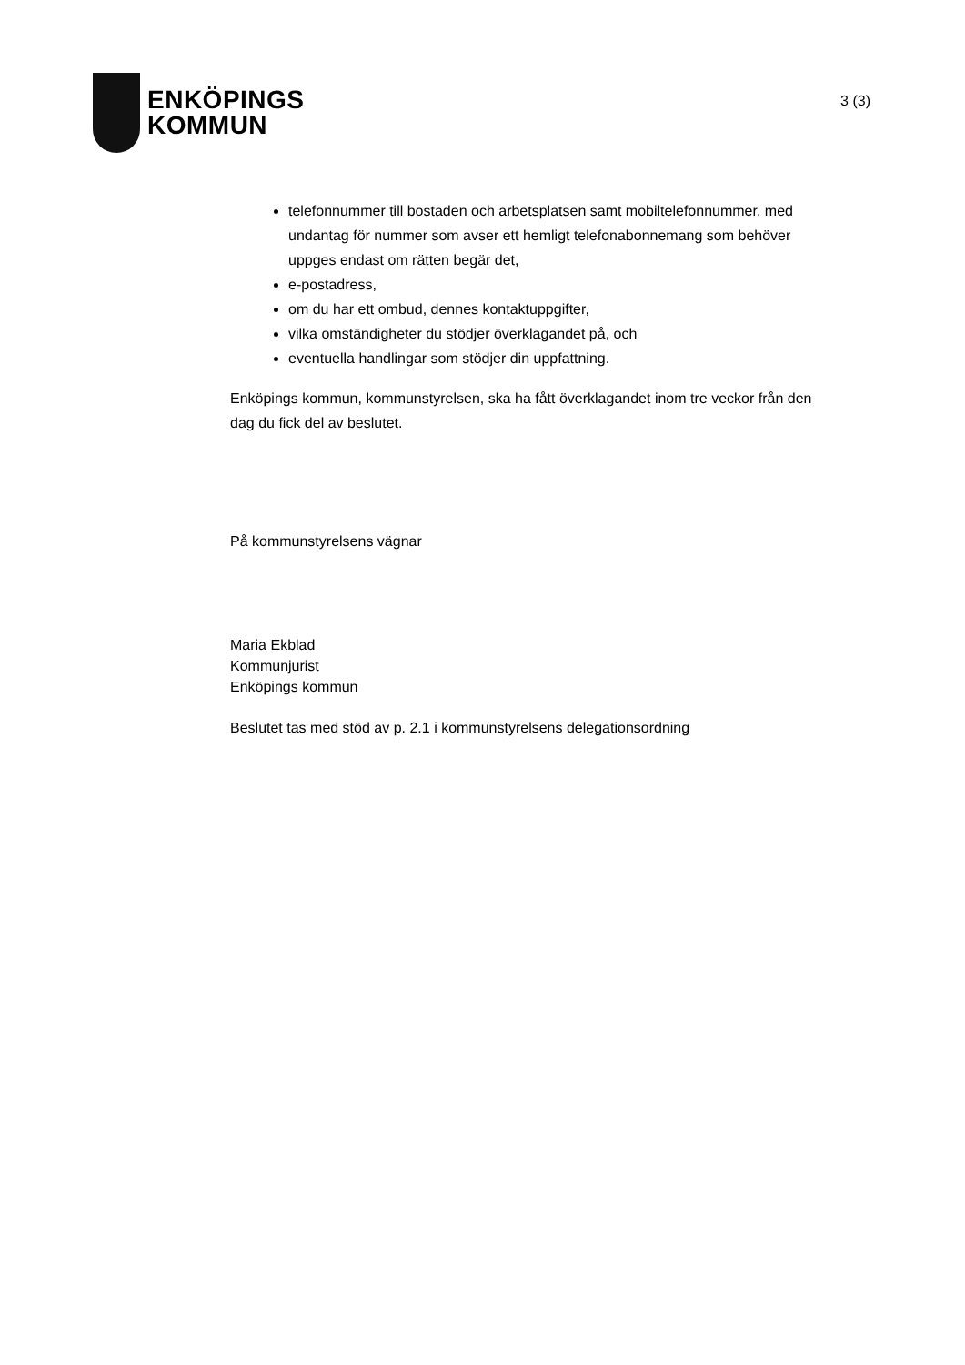ENKÖPINGS
KOMMUN
3 (3)
telefonnummer till bostaden och arbetsplatsen samt mobiltelefonnummer, med undantag för nummer som avser ett hemligt telefonabonnemang som behöver uppges endast om rätten begär det,
e-postadress,
om du har ett ombud, dennes kontaktuppgifter,
vilka omständigheter du stödjer överklagandet på, och
eventuella handlingar som stödjer din uppfattning.
Enköpings kommun, kommunstyrelsen, ska ha fått överklagandet inom tre veckor från den dag du fick del av beslutet.
På kommunstyrelsens vägnar
Maria Ekblad
Kommunjurist
Enköpings kommun
Beslutet tas med stöd av p. 2.1 i kommunstyrelsens delegationsordning